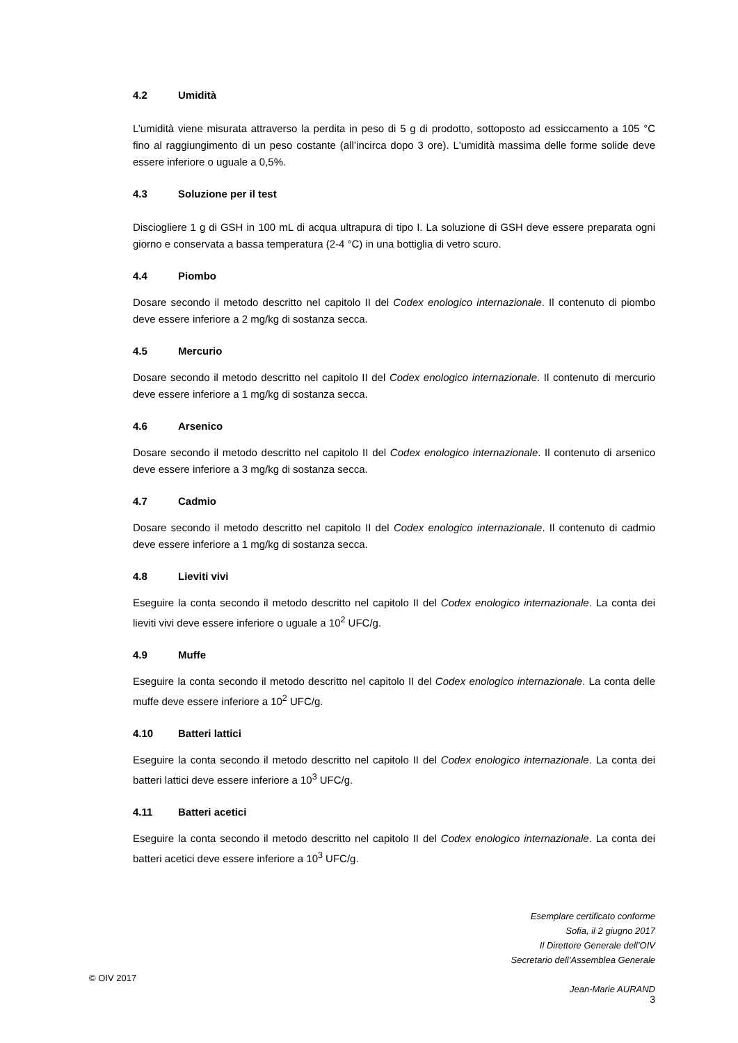4.2 Umidità
L’umidità viene misurata attraverso la perdita in peso di 5 g di prodotto, sottoposto ad essiccamento a 105 °C fino al raggiungimento di un peso costante (all’incirca dopo 3 ore). L'umidità massima delle forme solide deve essere inferiore o uguale a 0,5%.
4.3 Soluzione per il test
Disciogliere 1 g di GSH in 100 mL di acqua ultrapura di tipo I. La soluzione di GSH deve essere preparata ogni giorno e conservata a bassa temperatura (2-4 °C) in una bottiglia di vetro scuro.
4.4 Piombo
Dosare secondo il metodo descritto nel capitolo II del Codex enologico internazionale. Il contenuto di piombo deve essere inferiore a 2 mg/kg di sostanza secca.
4.5 Mercurio
Dosare secondo il metodo descritto nel capitolo II del Codex enologico internazionale. Il contenuto di mercurio deve essere inferiore a 1 mg/kg di sostanza secca.
4.6 Arsenico
Dosare secondo il metodo descritto nel capitolo II del Codex enologico internazionale. Il contenuto di arsenico deve essere inferiore a 3 mg/kg di sostanza secca.
4.7 Cadmio
Dosare secondo il metodo descritto nel capitolo II del Codex enologico internazionale. Il contenuto di cadmio deve essere inferiore a 1 mg/kg di sostanza secca.
4.8 Lieviti vivi
Eseguire la conta secondo il metodo descritto nel capitolo II del Codex enologico internazionale. La conta dei lieviti vivi deve essere inferiore o uguale a 10<sup>2</sup> UFC/g.
4.9 Muffe
Eseguire la conta secondo il metodo descritto nel capitolo II del Codex enologico internazionale. La conta delle muffe deve essere inferiore a 10<sup>2</sup> UFC/g.
4.10 Batteri lattici
Eseguire la conta secondo il metodo descritto nel capitolo II del Codex enologico internazionale. La conta dei batteri lattici deve essere inferiore a 10<sup>3</sup> UFC/g.
4.11 Batteri acetici
Eseguire la conta secondo il metodo descritto nel capitolo II del Codex enologico internazionale. La conta dei batteri acetici deve essere inferiore a 10<sup>3</sup> UFC/g.
Esemplare certificato conforme
Sofia, il 2 giugno 2017
Il Direttore Generale dell’OIV
Secretario dell’Assemblea Generale
Jean-Marie AURAND
© OIV 2017
3